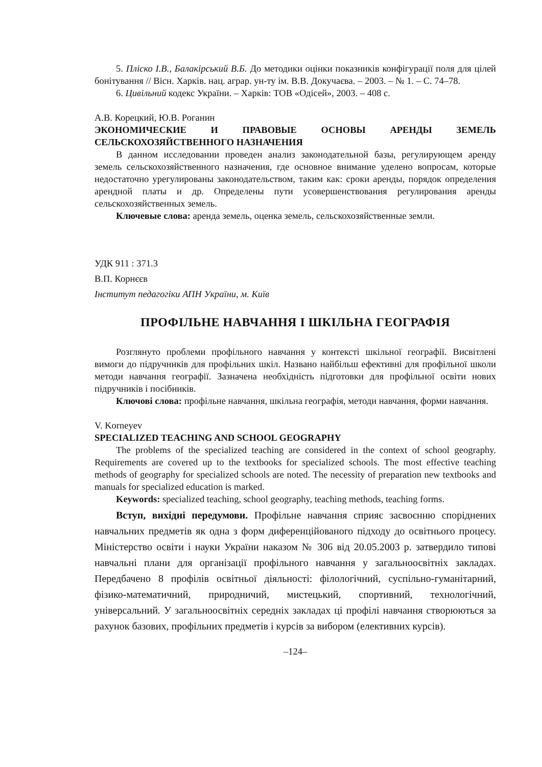5. Пліско І.В., Балакірський В.Б. До методики оцінки показників конфігурації поля для цілей бонітування // Вісн. Харків. нац. аграр. ун-ту ім. В.В. Докучаєва. – 2003. – № 1. – С. 74–78.
6. Цивільний кодекс України. – Харків: ТОВ «Одісей», 2003. – 408 с.
А.В. Корецкий, Ю.В. Роганин
ЭКОНОМИЧЕСКИЕ И ПРАВОВЫЕ ОСНОВЫ АРЕНДЫ ЗЕМЕЛЬ СЕЛЬСКОХОЗЯЙСТВЕННОГО НАЗНАЧЕНИЯ
В данном исследовании проведен анализ законодательной базы, регулирующем аренду земель сельскохозяйственного назначения, где основное внимание уделено вопросам, которые недостаточно урегулированы законодательством, таким как: сроки аренды, порядок определения арендной платы и др. Определены пути усовершенствования регулирования аренды сельскохозяйственных земель.
Ключевые слова: аренда земель, оценка земель, сельскохозяйственные земли.
УДК 911 : 371.3
В.П. Корнєєв
Інститут педагогіки АПН України, м. Київ
ПРОФІЛЬНЕ НАВЧАННЯ І ШКІЛЬНА ГЕОГРАФІЯ
Розглянуто проблеми профільного навчання у контексті шкільної географії. Висвітлені вимоги до підручників для профільних шкіл. Названо найбільш ефективні для профільної школи методи навчання географії. Зазначена необхідність підготовки для профільної освіти нових підручників і посібників.
Ключові слова: профільне навчання, шкільна географія, методи навчання, форми навчання.
V. Korneyev
SPECIALIZED TEACHING AND SCHOOL GEOGRAPHY
The problems of the specialized teaching are considered in the context of school geography. Requirements are covered up to the textbooks for specialized schools. The most effective teaching methods of geography for specialized schools are noted. The necessity of preparation new textbooks and manuals for specialized education is marked.
Keywords: specialized teaching, school geography, teaching methods, teaching forms.
Вступ, вихідні передумови. Профільне навчання сприяє засвоєнню споріднених навчальних предметів як одна з форм диференційованого підходу до освітнього процесу. Міністерство освіти і науки України наказом № 306 від 20.05.2003 р. затвердило типові навчальні плани для організації профільного навчання у загальноосвітніх закладах. Передбачено 8 профілів освітньої діяльності: філологічний, суспільно-гуманітарний, фізико-математичний, природничий, мистецький, спортивний, технологічний, універсальний. У загальноосвітніх середніх закладах ці профілі навчання створюються за рахунок базових, профільних предметів і курсів за вибором (елективних курсів).
–124–